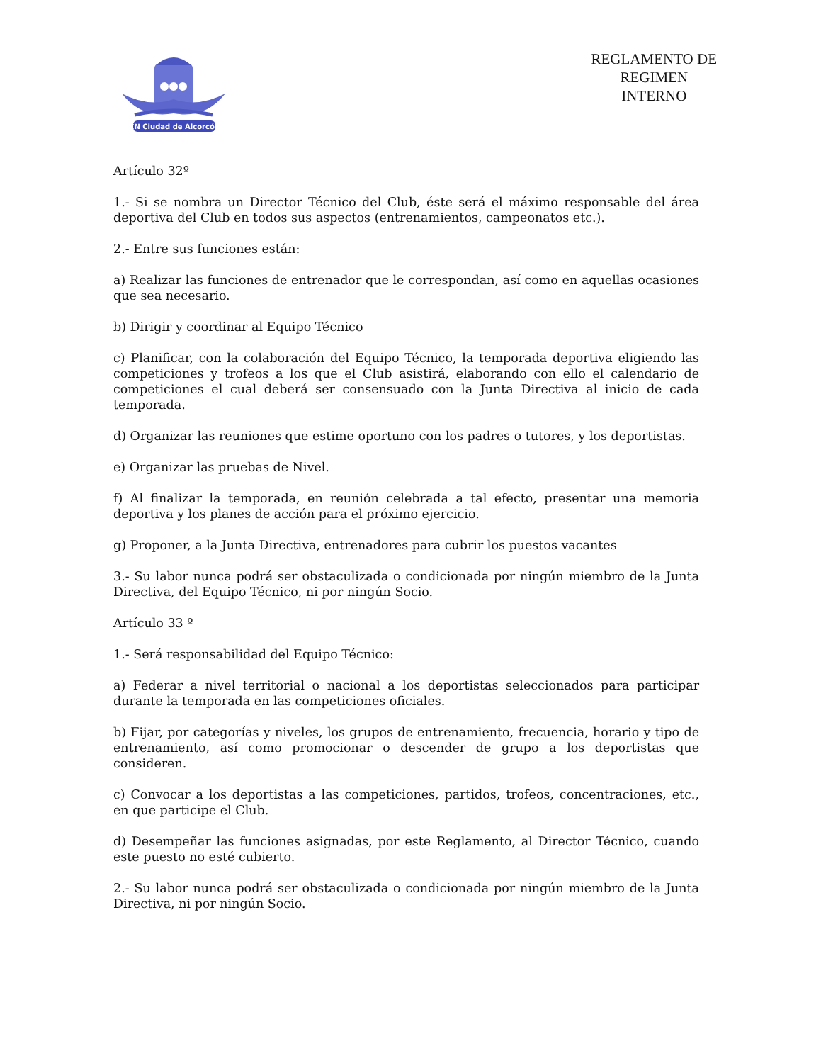CN Ciudad de Alcorcón
REGLAMENTO DE
REGIMEN
INTERNO
Artículo 32º
1.- Si se nombra un Director Técnico del Club, éste será el máximo responsable del área deportiva del Club en todos sus aspectos (entrenamientos, campeonatos etc.).
2.- Entre sus funciones están:
a) Realizar las funciones de entrenador que le correspondan, así como en aquellas ocasiones que sea necesario.
b) Dirigir y coordinar al Equipo Técnico
c) Planificar, con la colaboración del Equipo Técnico, la temporada deportiva eligiendo las competiciones y trofeos a los que el Club asistirá, elaborando con ello el calendario de competiciones el cual deberá ser consensuado con la Junta Directiva al inicio de cada temporada.
d) Organizar las reuniones que estime oportuno con los padres o tutores, y los deportistas.
e) Organizar las pruebas de Nivel.
f) Al finalizar la temporada, en reunión celebrada a tal efecto, presentar una memoria deportiva y los planes de acción para el próximo ejercicio.
g) Proponer, a la Junta Directiva, entrenadores para cubrir los puestos vacantes
3.- Su labor nunca podrá ser obstaculizada o condicionada por ningún miembro de la Junta Directiva, del Equipo Técnico, ni por ningún Socio.
Artículo 33 º
1.- Será responsabilidad del Equipo Técnico:
a) Federar a nivel territorial o nacional a los deportistas seleccionados para participar durante la temporada en las competiciones oficiales.
b) Fijar, por categorías y niveles, los grupos de entrenamiento, frecuencia, horario y tipo de entrenamiento, así como promocionar o descender de grupo a los deportistas que consideren.
c) Convocar a los deportistas a las competiciones, partidos, trofeos, concentraciones, etc., en que participe el Club.
d) Desempeñar las funciones asignadas, por este Reglamento, al Director Técnico, cuando este puesto no esté cubierto.
2.- Su labor nunca podrá ser obstaculizada o condicionada por ningún miembro de la Junta Directiva, ni por ningún Socio.